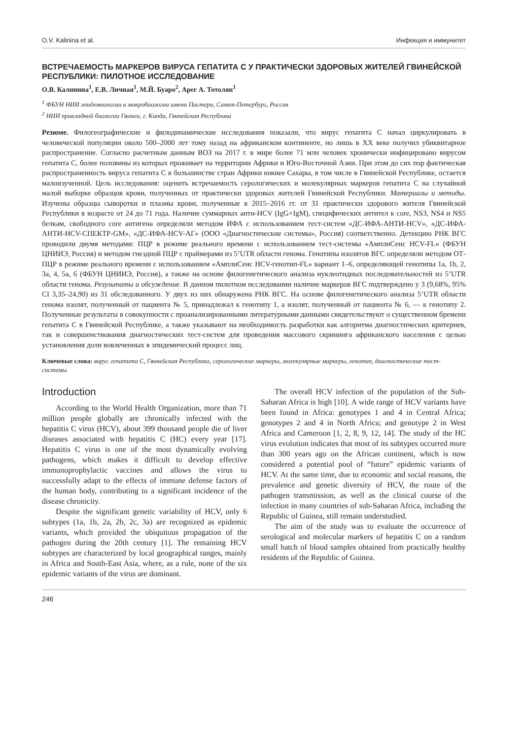O.V. Kalinina et al. Инфекция и иммунитет
ВСТРЕЧАЕМОСТЬ МАРКЕРОВ ВИРУСА ГЕПАТИТА С У ПРАКТИЧЕСКИ ЗДОРОВЫХ ЖИТЕЛЕЙ ГВИНЕЙСКОЙ РЕСПУБЛИКИ: ПИЛОТНОЕ ИССЛЕДОВАНИЕ
О.В. Калинина<sup>1</sup>, Е.В. Личная<sup>1</sup>, М.Й. Буаро<sup>2</sup>, Арег А. Тотолян<sup>1</sup>
<sup>1</sup> ФБУН НИИ эпидемиологии и микробиологии имени Пастера, Санкт-Петербург, Россия
<sup>2</sup> НИИ прикладной биологии Гвинеи, г. Кинди, Гвинейская Республика
Резюме. Филогеографические и филодинамические исследования показали, что вирус гепатита С начал циркулировать в человеческой популяции около 500–2000 лет тому назад на африканском континенте, но лишь в XX веке получил убиквитарное распространение. Согласно расчетным данным ВОЗ на 2017 г. в мире более 71 млн человек хронически инфицировано вирусом гепатита С, более половины из которых проживает на территории Африки и Юго-Восточной Азии. При этом до сих пор фактическая распространенность вируса гепатита С в большинстве стран Африки южнее Сахары, в том числе в Гвинейской Республике, остается малоизученной. Цель исследования: оценить встречаемость серологических и молекулярных маркеров гепатита С на случайной малой выборке образцов крови, полученных от практически здоровых жителей Гвинейской Республики. Материалы и методы. Изучены образцы сыворотки и плазмы крови, полученные в 2015–2016 гг. от 31 практически здорового жителя Гвинейской Республики в возрасте от 24 до 71 года. Наличие суммарных анти-HCV (IgG+IgM), специфических антител к core, NS3, NS4 и NS5 белкам, свободного core антигена определяли методом ИФА с использованием тест-систем «ДС-ИФА-АНТИ-HCV», «ДС-ИФА-АНТИ-HCV-СПЕКТР-GM», «ДС-ИФА-HCV-АГ» (ООО «Диагностические системы», Россия) соответственно. Детекцию РНК ВГС проводили двумя методами: ПЦР в режиме реального времени с использованием тест-системы «АмплиСенс HCV-FL» (ФБУН ЦНИИЭ, Россия) и методом гнездной ПЦР с праймерами из 5’UTR области генома. Генотипы изолятов ВГС определяли методом ОТ-ПЦР в режиме реального времени с использованием «АмплиСенс HCV-генотип-FL» вариант 1–6, определяющей генотипы 1a, 1b, 2, 3a, 4, 5a, 6 (ФБУН ЦНИИЭ, Россия), а также на основе филогенетического анализа нуклеотидных последовательностей из 5’UTR области генома. Результаты и обсуждение. В данном пилотном исследовании наличие маркеров ВГС подтверждено у 3 (9,68%, 95% CI 3,35–24,90) из 31 обследованного. У двух из них обнаружена РНК ВГС. На основе филогенетического анализа 5’UTR области генома изолят, полученный от пациента № 5, принадлежал к генотипу 1, а изолят, полученный от пациента № 6, — к генотипу 2. Полученные результаты в совокупности с проанализированными литературными данными свидетельствуют о существенном бремени гепатита С в Гвинейской Республике, а также указывают на необходимость разработки как алгоритма диагностических критериев, так и совершенствования диагностических тест-систем для проведения массового скрининга африканского населения с целью установления доли вовлеченных в эпидемический процесс лиц.
Ключевые слова: вирус гепатита С, Гвинейская Республика, серологические маркеры, молекулярные маркеры, генотип, диагностические тест-системы.
Introduction
According to the World Health Organization, more than 71 million people globally are chronically infected with the hepatitis C virus (HCV), about 399 thousand people die of liver diseases associated with hepatitis C (HC) every year [17]. Hepatitis C virus is one of the most dynamically evolving pathogens, which makes it difficult to develop effective immunoprophylactic vaccines and allows the virus to successfully adapt to the effects of immune defense factors of the human body, contributing to a significant incidence of the disease chronicity.
Despite the significant genetic variability of HCV, only 6 subtypes (1a, 1b, 2a, 2b, 2c, 3a) are recognized as epidemic variants, which provided the ubiquitous propagation of the pathogen during the 20th century [1]. The remaining HCV subtypes are characterized by local geographical ranges, mainly in Africa and South-East Asia, where, as a rule, none of the six epidemic variants of the virus are dominant.
The overall HCV infection of the population of the Sub-Saharan Africa is high [10]. A wide range of HCV variants have been found in Africa: genotypes 1 and 4 in Central Africa; genotypes 2 and 4 in North Africa; and genotype 2 in West Africa and Cameroon [1, 2, 8, 9, 12, 14]. The study of the HC virus evolution indicates that most of its subtypes occurred more than 300 years ago on the African continent, which is now considered a potential pool of “future” epidemic variants of HCV. At the same time, due to economic and social reasons, the prevalence and genetic diversity of HCV, the route of the pathogen transmission, as well as the clinical course of the infection in many countries of sub-Saharan Africa, including the Republic of Guinea, still remain understudied.
The aim of the study was to evaluate the occurrence of serological and molecular markers of hepatitis C on a random small batch of blood samples obtained from practically healthy residents of the Republic of Guinea.
246